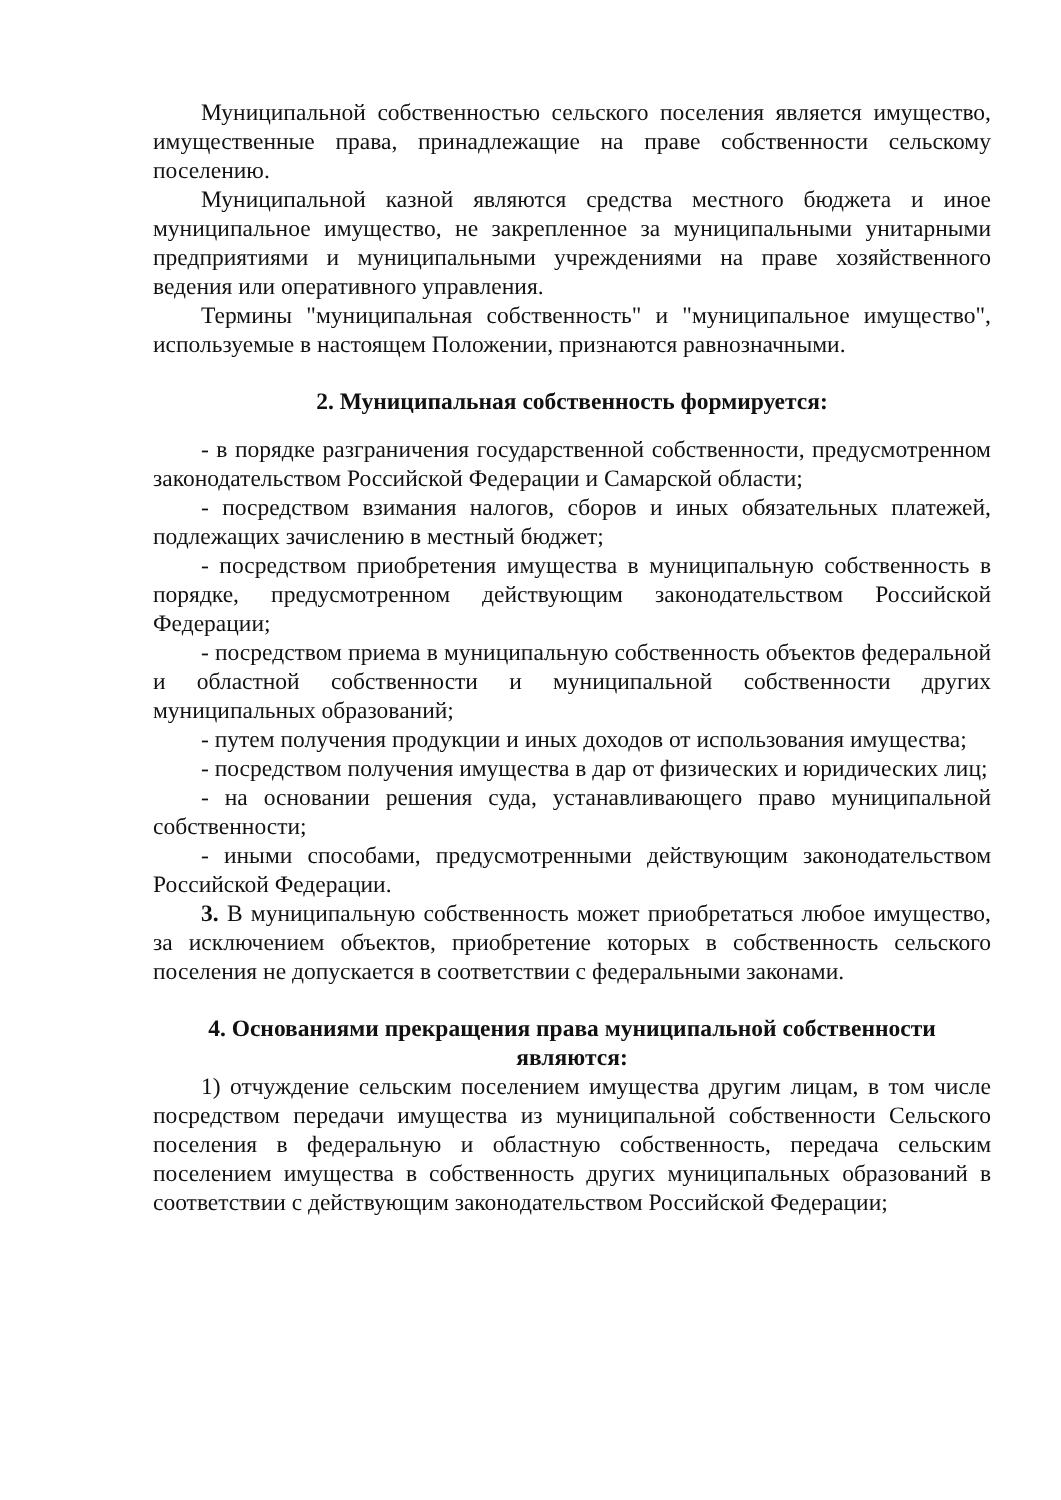Муниципальной собственностью сельского поселения является имущество, имущественные права, принадлежащие на праве собственности сельскому поселению.
Муниципальной казной являются средства местного бюджета и иное муниципальное имущество, не закрепленное за муниципальными унитарными предприятиями и муниципальными учреждениями на праве хозяйственного ведения или оперативного управления.
Термины "муниципальная собственность" и "муниципальное имущество", используемые в настоящем Положении, признаются равнозначными.
2. Муниципальная собственность формируется:
- в порядке разграничения государственной собственности, предусмотренном законодательством Российской Федерации и Самарской области;
- посредством взимания налогов, сборов и иных обязательных платежей, подлежащих зачислению в местный бюджет;
- посредством приобретения имущества в муниципальную собственность в порядке, предусмотренном действующим законодательством Российской Федерации;
- посредством приема в муниципальную собственность объектов федеральной и областной собственности и муниципальной собственности других муниципальных образований;
- путем получения продукции и иных доходов от использования имущества;
- посредством получения имущества в дар от физических и юридических лиц;
- на основании решения суда, устанавливающего право муниципальной собственности;
- иными способами, предусмотренными действующим законодательством Российской Федерации.
3. В муниципальную собственность может приобретаться любое имущество, за исключением объектов, приобретение которых в собственность сельского поселения не допускается в соответствии с федеральными законами.
4. Основаниями прекращения права муниципальной собственности являются:
1) отчуждение сельским поселением имущества другим лицам, в том числе посредством передачи имущества из муниципальной собственности Сельского поселения в федеральную и областную собственность, передача сельским поселением имущества в собственность других муниципальных образований в соответствии с действующим законодательством Российской Федерации;